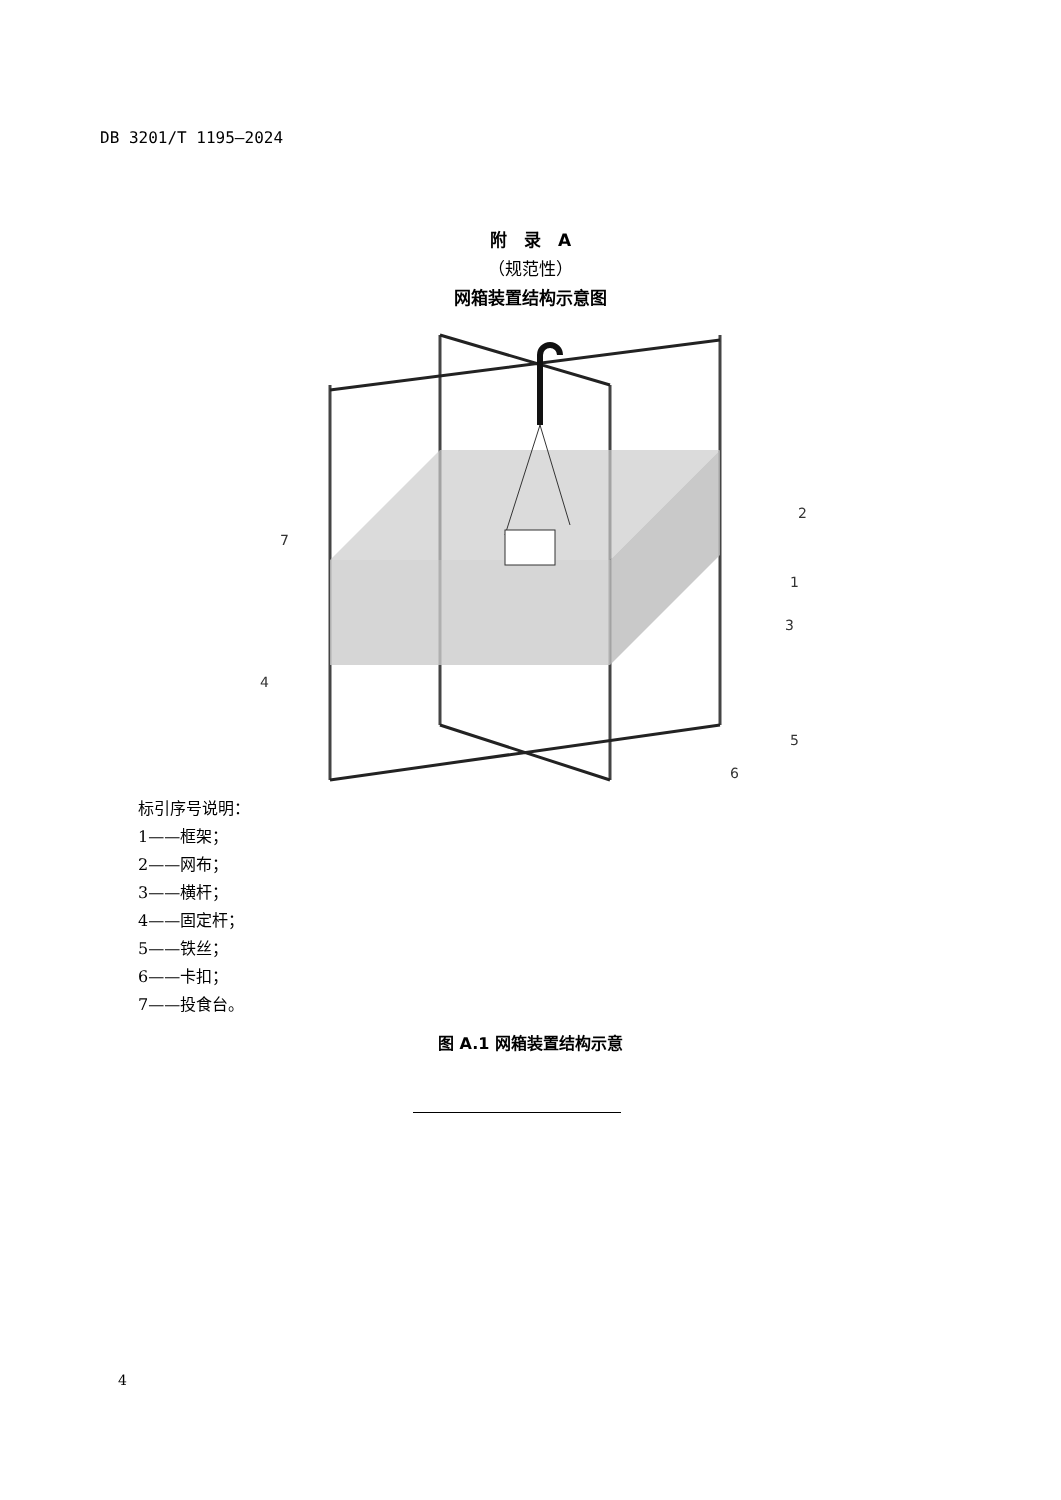DB 3201/T 1195—2024
附　录　A
（规范性）
网箱装置结构示意图
7
2
1
3
4
5
6
标引序号说明：
1——框架；
2——网布；
3——横杆；
4——固定杆；
5——铁丝；
6——卡扣；
7——投食台。
图 A.1 网箱装置结构示意
4